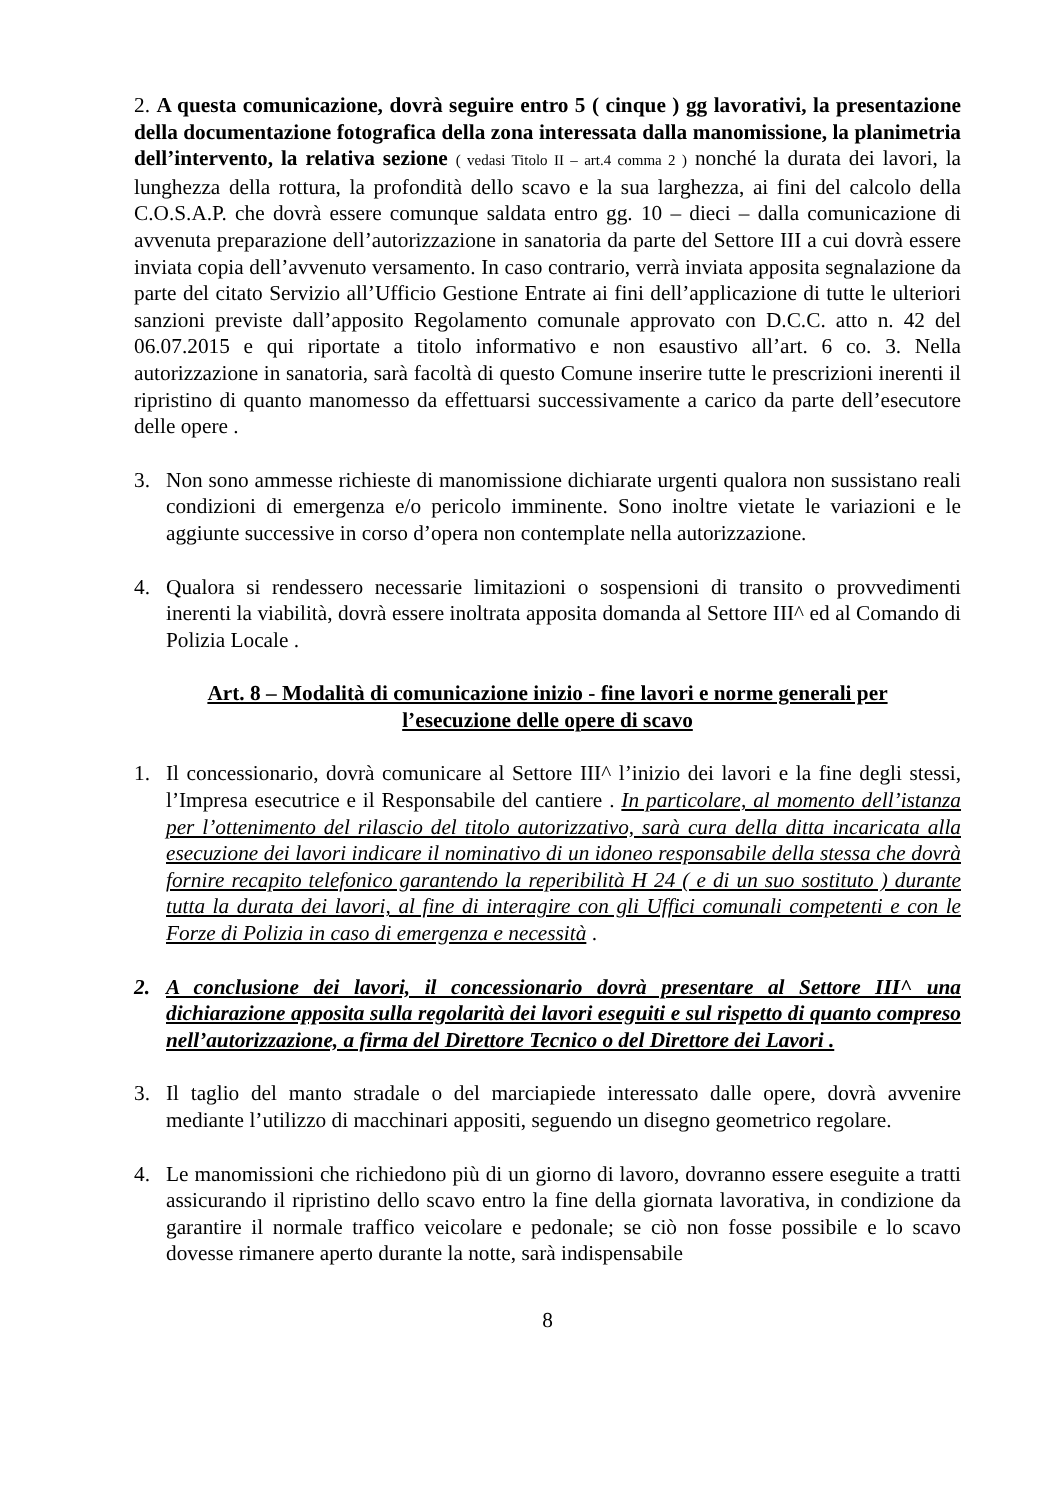2. A questa comunicazione, dovrà seguire entro 5 ( cinque ) gg lavorativi, la presentazione della documentazione fotografica della zona interessata dalla manomissione, la planimetria dell’intervento, la relativa sezione ( vedasi Titolo II – art.4 comma 2 ) nonché la durata dei lavori, la lunghezza della rottura, la profondità dello scavo e la sua larghezza, ai fini del calcolo della C.O.S.A.P. che dovrà essere comunque saldata entro gg. 10 – dieci – dalla comunicazione di avvenuta preparazione dell’autorizzazione in sanatoria da parte del Settore III a cui dovrà essere inviata copia dell’avvenuto versamento. In caso contrario, verrà inviata apposita segnalazione da parte del citato Servizio all’Ufficio Gestione Entrate ai fini dell’applicazione di tutte le ulteriori sanzioni previste dall’apposito Regolamento comunale approvato con D.C.C. atto n. 42 del 06.07.2015 e qui riportate a titolo informativo e non esaustivo all’art. 6 co. 3. Nella autorizzazione in sanatoria, sarà facoltà di questo Comune inserire tutte le prescrizioni inerenti il ripristino di quanto manomesso da effettuarsi successivamente a carico da parte dell’esecutore delle opere .
3. Non sono ammesse richieste di manomissione dichiarate urgenti qualora non sussistano reali condizioni di emergenza e/o pericolo imminente. Sono inoltre vietate le variazioni e le aggiunte successive in corso d’opera non contemplate nella autorizzazione.
4. Qualora si rendessero necessarie limitazioni o sospensioni di transito o provvedimenti inerenti la viabilità, dovrà essere inoltrata apposita domanda al Settore III^ ed al Comando di Polizia Locale .
Art. 8 – Modalità di comunicazione inizio - fine lavori e norme generali per l’esecuzione delle opere di scavo
1. Il concessionario, dovrà comunicare al Settore III^ l’inizio dei lavori e la fine degli stessi, l’Impresa esecutrice e il Responsabile del cantiere . In particolare, al momento dell’istanza per l’ottenimento del rilascio del titolo autorizzativo, sarà cura della ditta incaricata alla esecuzione dei lavori indicare il nominativo di un idoneo responsabile della stessa che dovrà fornire recapito telefonico garantendo la reperibilità H 24 ( e di un suo sostituto ) durante tutta la durata dei lavori, al fine di interagire con gli Uffici comunali competenti e con le Forze di Polizia in caso di emergenza e necessità .
2. A conclusione dei lavori, il concessionario dovrà presentare al Settore III^ una dichiarazione apposita sulla regolarità dei lavori eseguiti e sul rispetto di quanto compreso nell’autorizzazione, a firma del Direttore Tecnico o del Direttore dei Lavori .
3. Il taglio del manto stradale o del marciapiede interessato dalle opere, dovrà avvenire mediante l’utilizzo di macchinari appositi, seguendo un disegno geometrico regolare.
4. Le manomissioni che richiedono più di un giorno di lavoro, dovranno essere eseguite a tratti assicurando il ripristino dello scavo entro la fine della giornata lavorativa, in condizione da garantire il normale traffico veicolare e pedonale; se ciò non fosse possibile e lo scavo dovesse rimanere aperto durante la notte, sarà indispensabile
8